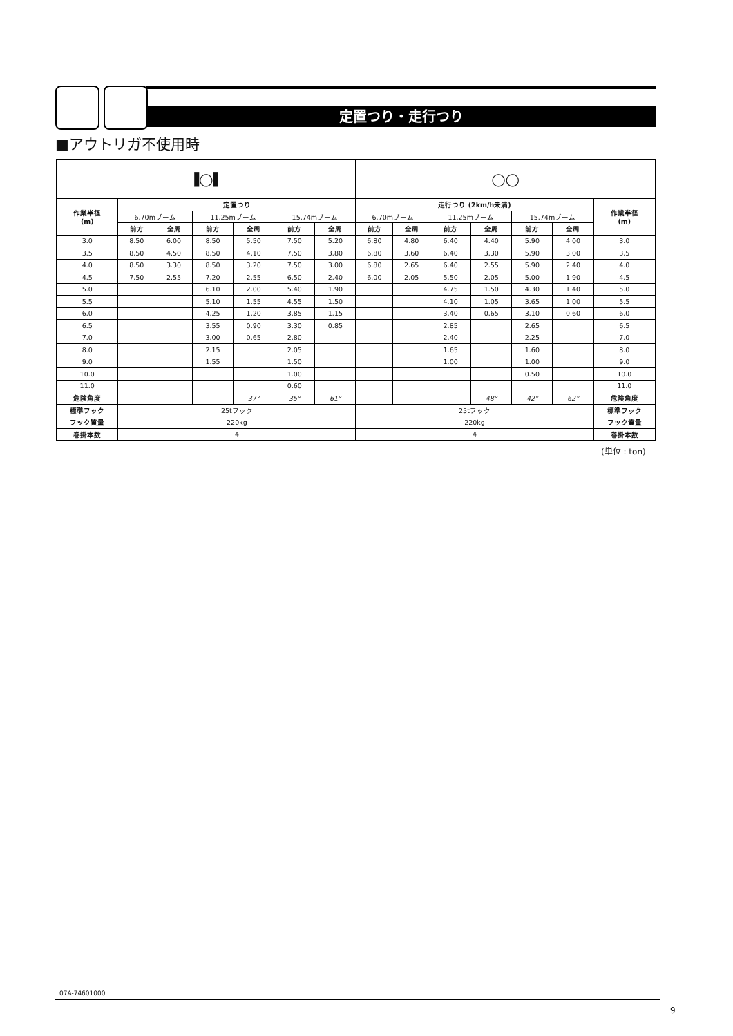定置つり・走行つり
■アウトリガ不使用時
| ▐◯▌ | | | | | | | ◯◯ | | | | | | |
| 作業半径 (m) | 定置つり | | | | | | 走行つり (2km/h未満) | | | | | | 作業半径 (m) |
| | 6.70mブーム | | 11.25mブーム | | 15.74mブーム | | 6.70mブーム | | 11.25mブーム | | 15.74mブーム | | |
| | 前方 | 全周 | 前方 | 全周 | 前方 | 全周 | 前方 | 全周 | 前方 | 全周 | 前方 | 全周 | |
| 3.0 | 8.50 | 6.00 | 8.50 | 5.50 | 7.50 | 5.20 | 6.80 | 4.80 | 6.40 | 4.40 | 5.90 | 4.00 | 3.0 |
| 3.5 | 8.50 | 4.50 | 8.50 | 4.10 | 7.50 | 3.80 | 6.80 | 3.60 | 6.40 | 3.30 | 5.90 | 3.00 | 3.5 |
| 4.0 | 8.50 | 3.30 | 8.50 | 3.20 | 7.50 | 3.00 | 6.80 | 2.65 | 6.40 | 2.55 | 5.90 | 2.40 | 4.0 |
| 4.5 | 7.50 | 2.55 | 7.20 | 2.55 | 6.50 | 2.40 | 6.00 | 2.05 | 5.50 | 2.05 | 5.00 | 1.90 | 4.5 |
| 5.0 | | | 6.10 | 2.00 | 5.40 | 1.90 | | | 4.75 | 1.50 | 4.30 | 1.40 | 5.0 |
| 5.5 | | | 5.10 | 1.55 | 4.55 | 1.50 | | | 4.10 | 1.05 | 3.65 | 1.00 | 5.5 |
| 6.0 | | | 4.25 | 1.20 | 3.85 | 1.15 | | | 3.40 | 0.65 | 3.10 | 0.60 | 6.0 |
| 6.5 | | | 3.55 | 0.90 | 3.30 | 0.85 | | | 2.85 | | 2.65 | | 6.5 |
| 7.0 | | | 3.00 | 0.65 | 2.80 | | | | 2.40 | | 2.25 | | 7.0 |
| 8.0 | | | 2.15 | | 2.05 | | | | 1.65 | | 1.60 | | 8.0 |
| 9.0 | | | 1.55 | | 1.50 | | | | 1.00 | | 1.00 | | 9.0 |
| 10.0 | | | | | 1.00 | | | | | | 0.50 | | 10.0 |
| 11.0 | | | | | 0.60 | | | | | | | | 11.0 |
| 危険角度 | — | — | — | 37° | 35° | 61° | — | — | — | 48° | 42° | 62° | 危険角度 |
| 標準フック | 25tフック | | | | | | 25tフック | | | | | | 標準フック |
| フック質量 | 220kg | | | | | | 220kg | | | | | | フック質量 |
| 巻掛本数 | 4 | | | | | | 4 | | | | | | 巻掛本数 |
(単位 : ton)
07A-74601000
9